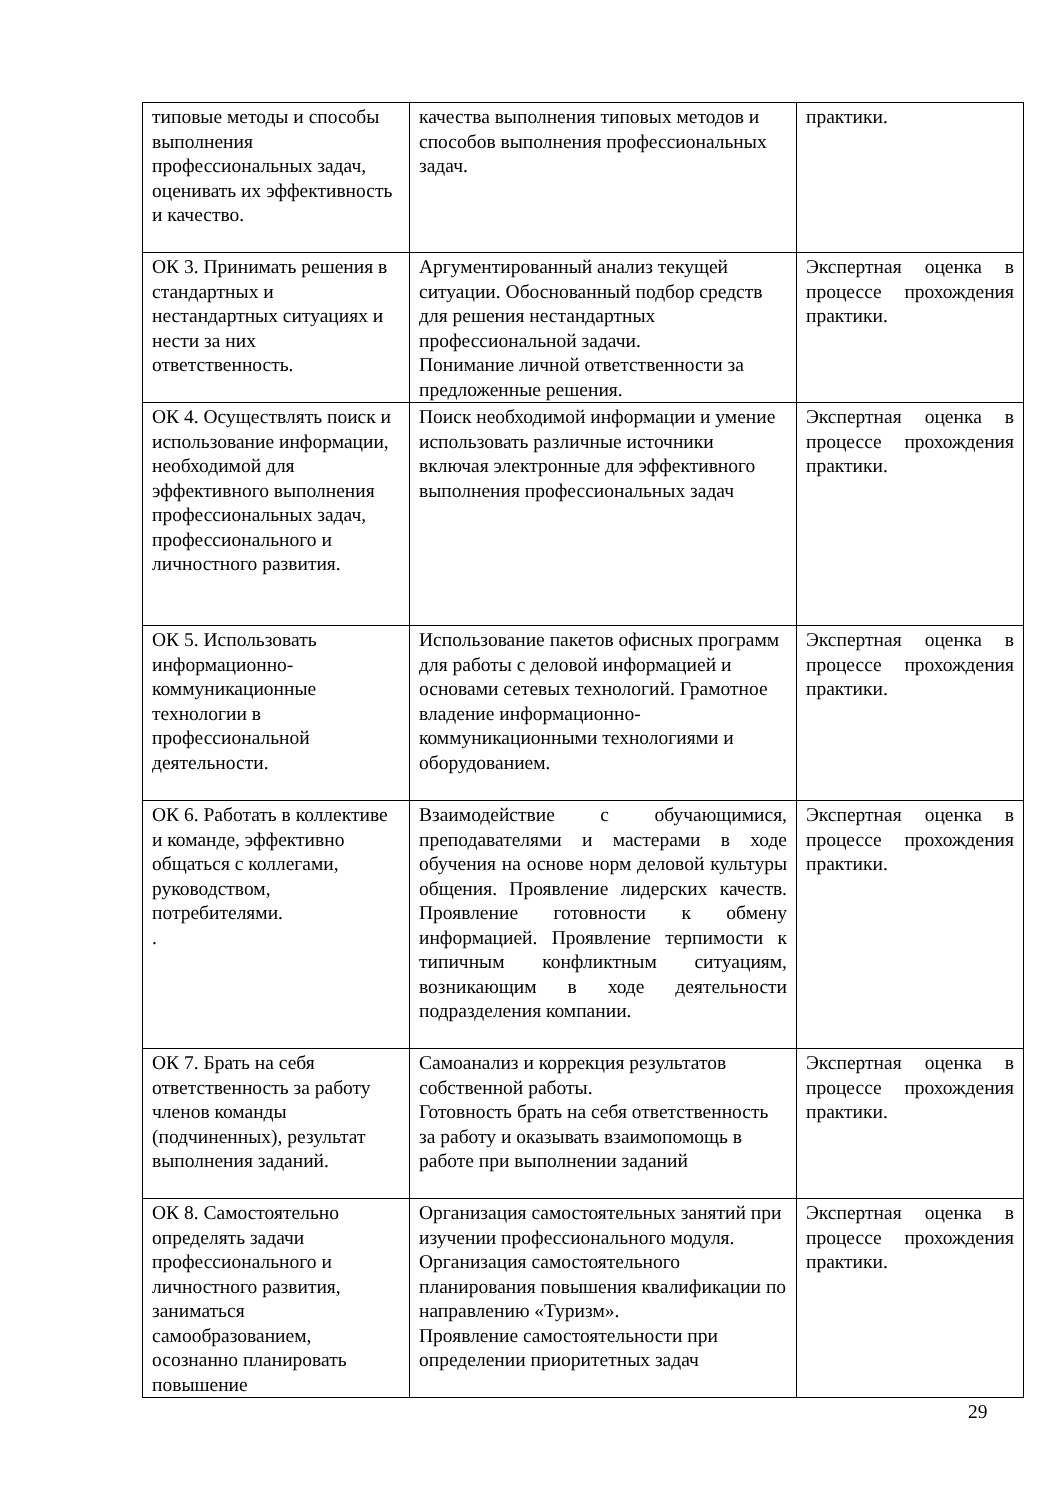| типовые методы и способы выполнения профессиональных задач, оценивать их эффективность и качество. | качества выполнения типовых методов и способов выполнения профессиональных задач. | практики. |
| ОК 3. Принимать решения в стандартных и нестандартных ситуациях и нести за них ответственность. | Аргументированный анализ текущей ситуации. Обоснованный подбор средств для решения нестандартных профессиональной задачи. Понимание личной ответственности за предложенные решения. | Экспертная оценка в процессе прохождения практики. |
| ОК 4. Осуществлять поиск и использование информации, необходимой для эффективного выполнения профессиональных задач, профессионального и личностного развития. | Поиск необходимой информации и умение использовать различные источники включая электронные для эффективного выполнения профессиональных задач | Экспертная оценка в процессе прохождения практики. |
| ОК 5. Использовать информационно-коммуникационные технологии в профессиональной деятельности. | Использование пакетов офисных программ для работы с деловой информацией и основами сетевых технологий. Грамотное владение информационно- коммуникационными технологиями и оборудованием. | Экспертная оценка в процессе прохождения практики. |
| ОК 6. Работать в коллективе и команде, эффективно общаться с коллегами, руководством, потребителями. . | Взаимодействие с обучающимися, преподавателями и мастерами в ходе обучения на основе норм деловой культуры общения. Проявление лидерских качеств. Проявление готовности к обмену информацией. Проявление терпимости к типичным конфликтным ситуациям, возникающим в ходе деятельности подразделения компании. | Экспертная оценка в процессе прохождения практики. |
| ОК 7. Брать на себя ответственность за работу членов команды (подчиненных), результат выполнения заданий. | Самоанализ и коррекция результатов собственной работы. Готовность брать на себя ответственность за работу и оказывать взаимопомощь в работе при выполнении заданий | Экспертная оценка в процессе прохождения практики. |
| ОК 8. Самостоятельно определять задачи профессионального и личностного развития, заниматься самообразованием, осознанно планировать повышение | Организация самостоятельных занятий при изучении профессионального модуля. Организация самостоятельного планирования повышения квалификации по направлению «Туризм». Проявление самостоятельности при определении приоритетных задач | Экспертная оценка в процессе прохождения практики. |
29